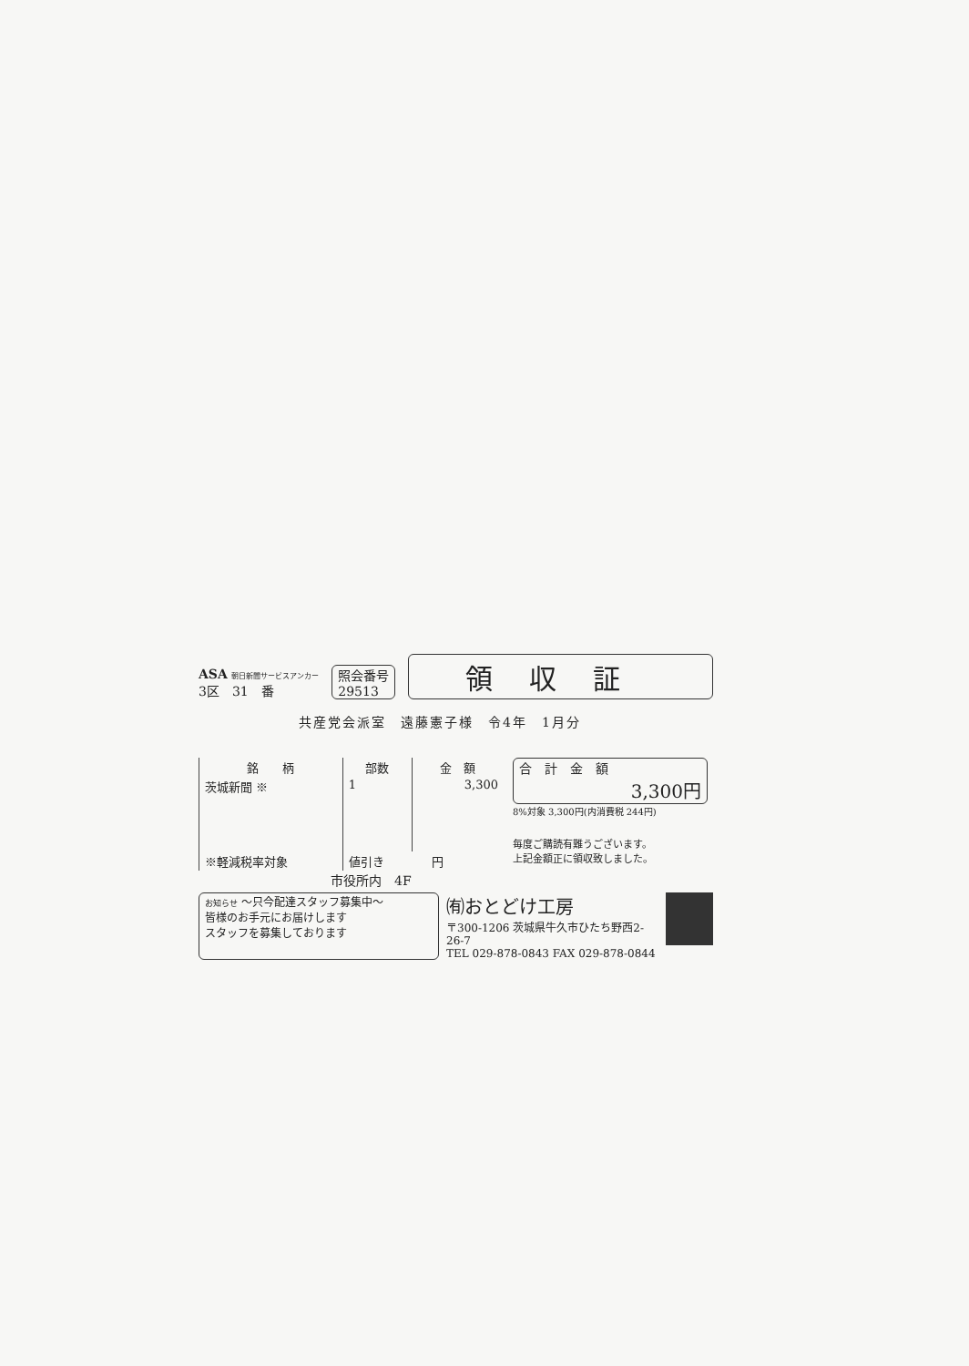ASA 朝日新聞サービスアンカー
3区　31　番
照会番号
29513
領収証
共産党会派室　遠藤憲子様　令4年　1月分
| 銘 柄 | 部数 | 金 額 |
| --- | --- | --- |
| 茨城新聞 ※ | 1 | 3,300 |
| ※軽減税率対象 | 値引き 円 | |
合　計　金　額
3,300円
8%対象 3,300円(内消費税 244円)
毎度ご購読有難うございます。
上記金額正に領収致しました。
市役所内　4F
お知らせ ～只今配達スタッフ募集中～
皆様のお手元にお届けします
スタッフを募集しております
㈲おとどけ工房
〒300-1206 茨城県牛久市ひたち野西2-26-7
TEL 029-878-0843 FAX 029-878-0844